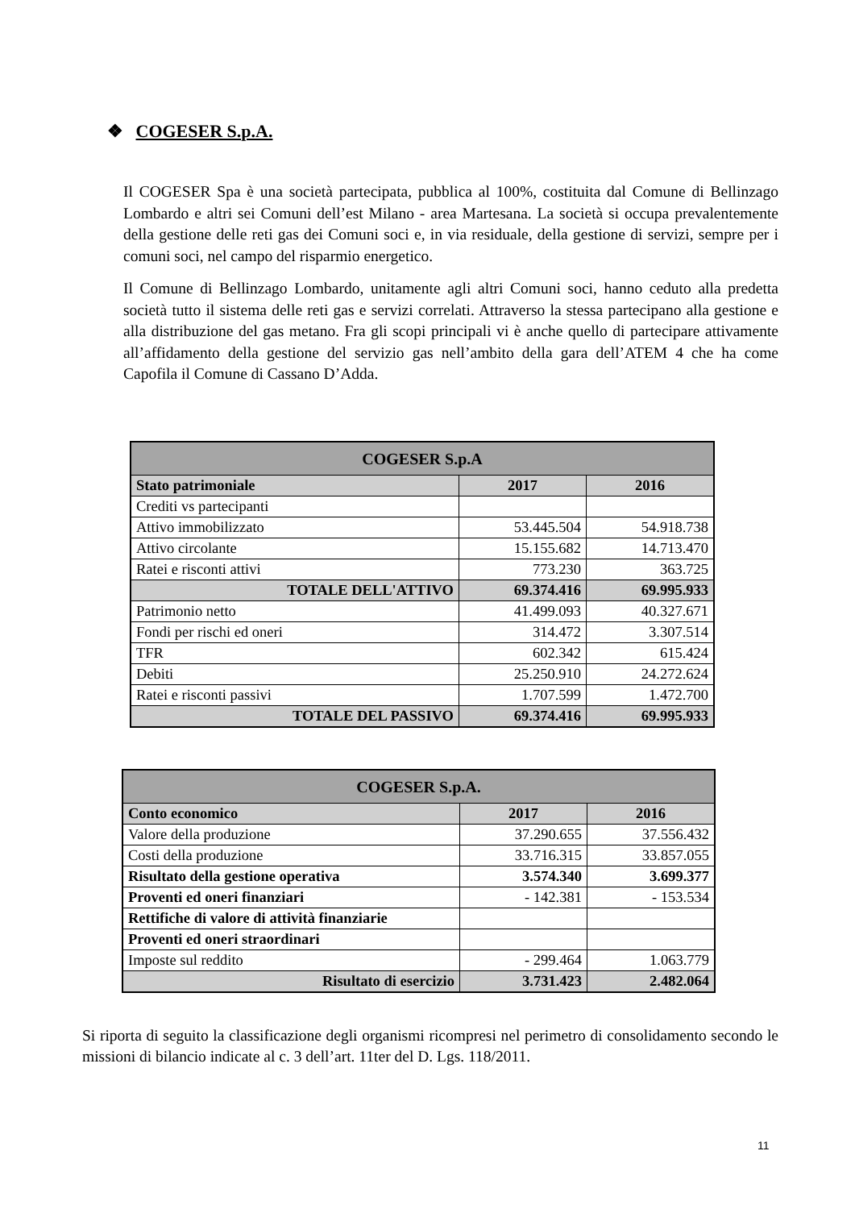❖ COGESER S.p.A.
Il COGESER Spa è una società partecipata, pubblica al 100%, costituita dal Comune di Bellinzago Lombardo e altri sei Comuni dell’est Milano - area Martesana. La società si occupa prevalentemente della gestione delle reti gas dei Comuni soci e, in via residuale, della gestione di servizi, sempre per i comuni soci, nel campo del risparmio energetico.
Il Comune di Bellinzago Lombardo, unitamente agli altri Comuni soci, hanno ceduto alla predetta società tutto il sistema delle reti gas e servizi correlati. Attraverso la stessa partecipano alla gestione e alla distribuzione del gas metano. Fra gli scopi principali vi è anche quello di partecipare attivamente all’affidamento della gestione del servizio gas nell’ambito della gara dell’ATEM 4 che ha come Capofila il Comune di Cassano D’Adda.
| COGESER S.p.A | | |
| --- | --- | --- |
| Stato patrimoniale | 2017 | 2016 |
| Crediti vs partecipanti | | |
| Attivo immobilizzato | 53.445.504 | 54.918.738 |
| Attivo circolante | 15.155.682 | 14.713.470 |
| Ratei e risconti attivi | 773.230 | 363.725 |
| TOTALE DELL'ATTIVO | 69.374.416 | 69.995.933 |
| Patrimonio netto | 41.499.093 | 40.327.671 |
| Fondi per rischi ed oneri | 314.472 | 3.307.514 |
| TFR | 602.342 | 615.424 |
| Debiti | 25.250.910 | 24.272.624 |
| Ratei e risconti passivi | 1.707.599 | 1.472.700 |
| TOTALE DEL PASSIVO | 69.374.416 | 69.995.933 |
| COGESER S.p.A. | | |
| --- | --- | --- |
| Conto economico | 2017 | 2016 |
| Valore della produzione | 37.290.655 | 37.556.432 |
| Costi della produzione | 33.716.315 | 33.857.055 |
| Risultato della gestione operativa | 3.574.340 | 3.699.377 |
| Proventi ed oneri finanziari | - 142.381 | - 153.534 |
| Rettifiche di valore di attività finanziarie | | |
| Proventi ed oneri straordinari | | |
| Imposte sul reddito | - 299.464 | 1.063.779 |
| Risultato di esercizio | 3.731.423 | 2.482.064 |
Si riporta di seguito la classificazione degli organismi ricompresi nel perimetro di consolidamento secondo le missioni di bilancio indicate al c. 3 dell’art. 11ter del D. Lgs. 118/2011.
11